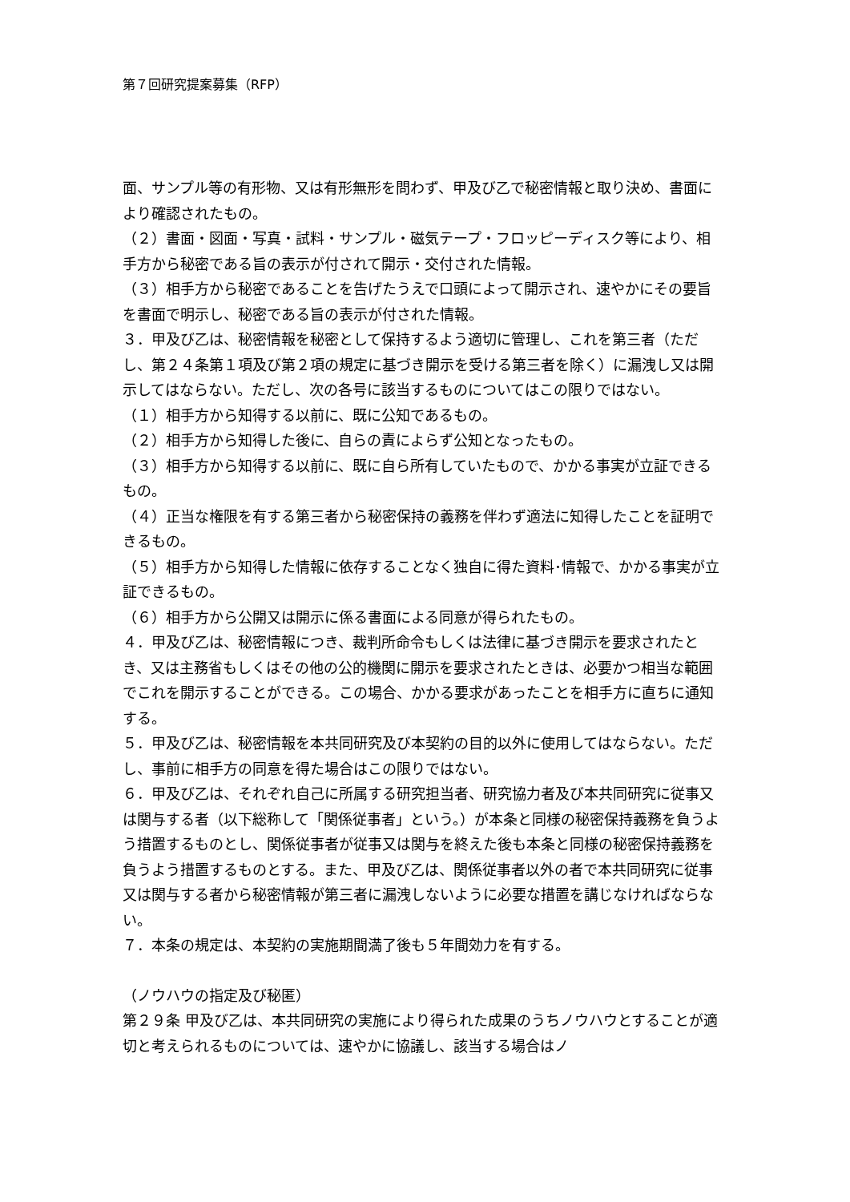第７回研究提案募集（RFP）
面、サンプル等の有形物、又は有形無形を問わず、甲及び乙で秘密情報と取り決め、書面により確認されたもの。
（２）書面・図面・写真・試料・サンプル・磁気テープ・フロッピーディスク等により、相手方から秘密である旨の表示が付されて開示・交付された情報。
（３）相手方から秘密であることを告げたうえで口頭によって開示され、速やかにその要旨を書面で明示し、秘密である旨の表示が付された情報。
３．甲及び乙は、秘密情報を秘密として保持するよう適切に管理し、これを第三者（ただし、第２４条第１項及び第２項の規定に基づき開示を受ける第三者を除く）に漏洩し又は開示してはならない。ただし、次の各号に該当するものについてはこの限りではない。
（１）相手方から知得する以前に、既に公知であるもの。
（２）相手方から知得した後に、自らの責によらず公知となったもの。
（３）相手方から知得する以前に、既に自ら所有していたもので、かかる事実が立証できるもの。
（４）正当な権限を有する第三者から秘密保持の義務を伴わず適法に知得したことを証明できるもの。
（５）相手方から知得した情報に依存することなく独自に得た資料･情報で、かかる事実が立証できるもの。
（６）相手方から公開又は開示に係る書面による同意が得られたもの。
４．甲及び乙は、秘密情報につき、裁判所命令もしくは法律に基づき開示を要求されたとき、又は主務省もしくはその他の公的機関に開示を要求されたときは、必要かつ相当な範囲でこれを開示することができる。この場合、かかる要求があったことを相手方に直ちに通知する。
５．甲及び乙は、秘密情報を本共同研究及び本契約の目的以外に使用してはならない。ただし、事前に相手方の同意を得た場合はこの限りではない。
６．甲及び乙は、それぞれ自己に所属する研究担当者、研究協力者及び本共同研究に従事又は関与する者（以下総称して「関係従事者」という。）が本条と同様の秘密保持義務を負うよう措置するものとし、関係従事者が従事又は関与を終えた後も本条と同様の秘密保持義務を負うよう措置するものとする。また、甲及び乙は、関係従事者以外の者で本共同研究に従事又は関与する者から秘密情報が第三者に漏洩しないように必要な措置を講じなければならない。
７．本条の規定は、本契約の実施期間満了後も５年間効力を有する。
（ノウハウの指定及び秘匿）
第２９条 甲及び乙は、本共同研究の実施により得られた成果のうちノウハウとすることが適切と考えられるものについては、速やかに協議し、該当する場合はノ